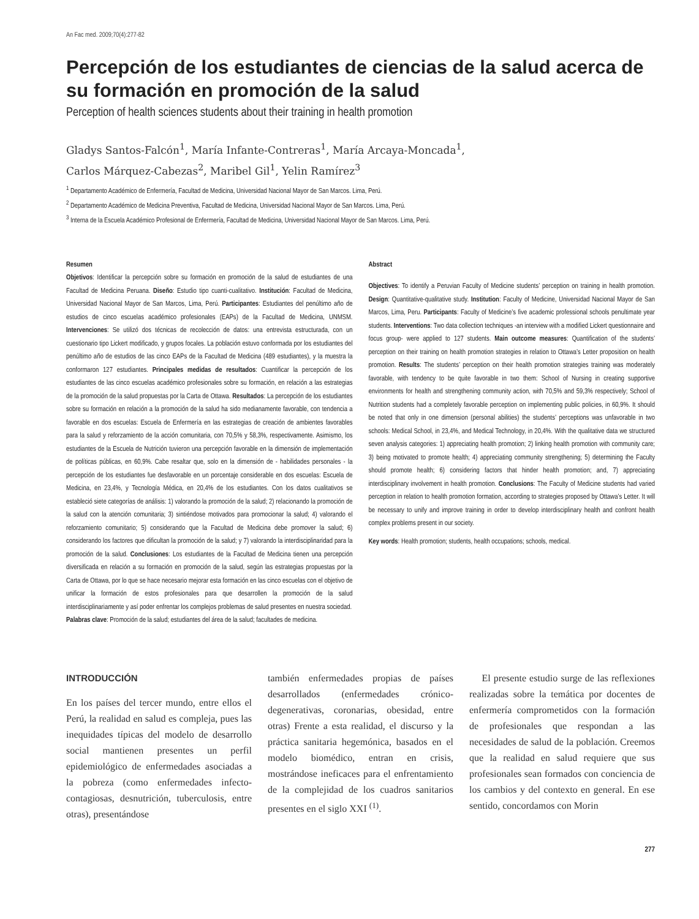An Fac med. 2009;70(4):277-82
Percepción de los estudiantes de ciencias de la salud acerca de su formación en promoción de la salud
Perception of health sciences students about their training in health promotion
Gladys Santos-Falcón<sup>1</sup>, María Infante-Contreras<sup>1</sup>, María Arcaya-Moncada<sup>1</sup>,
Carlos Márquez-Cabezas<sup>2</sup>, Maribel Gil<sup>1</sup>, Yelin Ramírez<sup>3</sup>
<sup>1</sup> Departamento Académico de Enfermería, Facultad de Medicina, Universidad Nacional Mayor de San Marcos. Lima, Perú.
<sup>2</sup> Departamento Académico de Medicina Preventiva, Facultad de Medicina, Universidad Nacional Mayor de San Marcos. Lima, Perú.
<sup>3</sup> Interna de la Escuela Académico Profesional de Enfermería, Facultad de Medicina, Universidad Nacional Mayor de San Marcos. Lima, Perú.
Resumen
Objetivos: Identificar la percepción sobre su formación en promoción de la salud de estudiantes de una Facultad de Medicina Peruana. Diseño: Estudio tipo cuanti-cualitativo. Institución: Facultad de Medicina, Universidad Nacional Mayor de San Marcos, Lima, Perú. Participantes: Estudiantes del penúltimo año de estudios de cinco escuelas académico profesionales (EAPs) de la Facultad de Medicina, UNMSM. Intervenciones: Se utilizó dos técnicas de recolección de datos: una entrevista estructurada, con un cuestionario tipo Lickert modificado, y grupos focales. La población estuvo conformada por los estudiantes del penúltimo año de estudios de las cinco EAPs de la Facultad de Medicina (489 estudiantes), y la muestra la conformaron 127 estudiantes. Principales medidas de resultados: Cuantificar la percepción de los estudiantes de las cinco escuelas académico profesionales sobre su formación, en relación a las estrategias de la promoción de la salud propuestas por la Carta de Ottawa. Resultados: La percepción de los estudiantes sobre su formación en relación a la promoción de la salud ha sido medianamente favorable, con tendencia a favorable en dos escuelas: Escuela de Enfermería en las estrategias de creación de ambientes favorables para la salud y reforzamiento de la acción comunitaria, con 70,5% y 58,3%, respectivamente. Asimismo, los estudiantes de la Escuela de Nutrición tuvieron una percepción favorable en la dimensión de implementación de políticas públicas, en 60,9%. Cabe resaltar que, solo en la dimensión de - habilidades personales - la percepción de los estudiantes fue desfavorable en un porcentaje considerable en dos escuelas: Escuela de Medicina, en 23,4%, y Tecnología Médica, en 20,4% de los estudiantes. Con los datos cualitativos se estableció siete categorías de análisis: 1) valorando la promoción de la salud; 2) relacionando la promoción de la salud con la atención comunitaria; 3) sintiéndose motivados para promocionar la salud; 4) valorando el reforzamiento comunitario; 5) considerando que la Facultad de Medicina debe promover la salud; 6) considerando los factores que dificultan la promoción de la salud; y 7) valorando la interdisciplinaridad para la promoción de la salud. Conclusiones: Los estudiantes de la Facultad de Medicina tienen una percepción diversificada en relación a su formación en promoción de la salud, según las estrategias propuestas por la Carta de Ottawa, por lo que se hace necesario mejorar esta formación en las cinco escuelas con el objetivo de unificar la formación de estos profesionales para que desarrollen la promoción de la salud interdisciplinariamente y así poder enfrentar los complejos problemas de salud presentes en nuestra sociedad.
Palabras clave: Promoción de la salud; estudiantes del área de la salud; facultades de medicina.
Abstract
Objectives: To identify a Peruvian Faculty of Medicine students’ perception on training in health promotion. Design: Quantitative-qualitative study. Institution: Faculty of Medicine, Universidad Nacional Mayor de San Marcos, Lima, Peru. Participants: Faculty of Medicine’s five academic professional schools penultimate year students. Interventions: Two data collection techniques -an interview with a modified Lickert questionnaire and focus group- were applied to 127 students. Main outcome measures: Quantification of the students’ perception on their training on health promotion strategies in relation to Ottawa’s Letter proposition on health promotion. Results: The students’ perception on their health promotion strategies training was moderately favorable, with tendency to be quite favorable in two them: School of Nursing in creating supportive environments for health and strengthening community action, with 70,5% and 59,3% respectively; School of Nutrition students had a completely favorable perception on implementing public policies, in 60,9%. It should be noted that only in one dimension (personal abilities) the students’ perceptions was unfavorable in two schools: Medical School, in 23,4%, and Medical Technology, in 20,4%. With the qualitative data we structured seven analysis categories: 1) appreciating health promotion; 2) linking health promotion with community care; 3) being motivated to promote health; 4) appreciating community strengthening; 5) determining the Faculty should promote health; 6) considering factors that hinder health promotion; and, 7) appreciating interdisciplinary involvement in health promotion. Conclusions: The Faculty of Medicine students had varied perception in relation to health promotion formation, according to strategies proposed by Ottawa’s Letter. It will be necessary to unify and improve training in order to develop interdisciplinary health and confront health complex problems present in our society.
Key words: Health promotion; students, health occupations; schools, medical.
INTRODUCCIÓN
En los países del tercer mundo, entre ellos el Perú, la realidad en salud es compleja, pues las inequidades típicas del modelo de desarrollo social mantienen presentes un perfil epidemiológico de enfermedades asociadas a la pobreza (como enfermedades infecto-contagiosas, desnutrición, tuberculosis, entre otras), presentándose
también enfermedades propias de países desarrollados (enfermedades crónico-degenerativas, coronarias, obesidad, entre otras) Frente a esta realidad, el discurso y la práctica sanitaria hegemónica, basados en el modelo biomédico, entran en crisis, mostrándose ineficaces para el enfrentamiento de la complejidad de los cuadros sanitarios presentes en el siglo XXI <sup>(1)</sup>.
El presente estudio surge de las reflexiones realizadas sobre la temática por docentes de enfermería comprometidos con la formación de profesionales que respondan a las necesidades de salud de la población. Creemos que la realidad en salud requiere que sus profesionales sean formados con conciencia de los cambios y del contexto en general. En ese sentido, concordamos con Morin
277